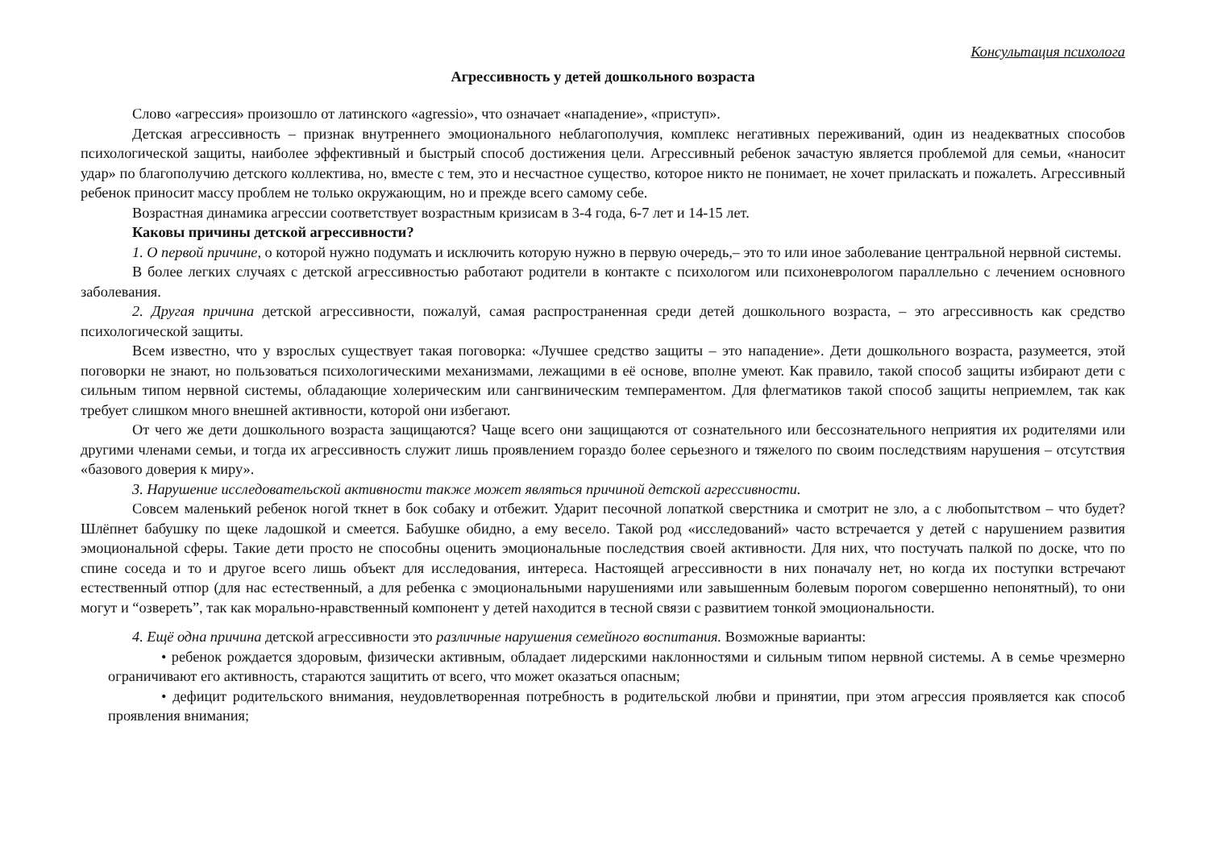Консультация психолога
Агрессивность у детей дошкольного возраста
Слово «агрессия» произошло от латинского «agressio», что означает «нападение», «приступ».
Детская агрессивность – признак внутреннего эмоционального неблагополучия, комплекс негативных переживаний, один из неадекватных способов психологической защиты, наиболее эффективный и быстрый способ достижения цели. Агрессивный ребенок зачастую является проблемой для семьи, «наносит удар» по благополучию детского коллектива, но, вместе с тем, это и несчастное существо, которое никто не понимает, не хочет приласкать и пожалеть. Агрессивный ребенок приносит массу проблем не только окружающим, но и прежде всего самому себе.
Возрастная динамика агрессии соответствует возрастным кризисам в 3-4 года, 6-7 лет и 14-15 лет.
Каковы причины детской агрессивности?
1. О первой причине, о которой нужно подумать и исключить которую нужно в первую очередь,– это то или иное заболевание центральной нервной системы.
В более легких случаях с детской агрессивностью работают родители в контакте с психологом или психоневрологом параллельно с лечением основного заболевания.
2. Другая причина детской агрессивности, пожалуй, самая распространенная среди детей дошкольного возраста, – это агрессивность как средство психологической защиты.
Всем известно, что у взрослых существует такая поговорка: «Лучшее средство защиты – это нападение». Дети дошкольного возраста, разумеется, этой поговорки не знают, но пользоваться психологическими механизмами, лежащими в её основе, вполне умеют. Как правило, такой способ защиты избирают дети с сильным типом нервной системы, обладающие холерическим или сангвиническим темпераментом. Для флегматиков такой способ защиты неприемлем, так как требует слишком много внешней активности, которой они избегают.
От чего же дети дошкольного возраста защищаются? Чаще всего они защищаются от сознательного или бессознательного неприятия их родителями или другими членами семьи, и тогда их агрессивность служит лишь проявлением гораздо более серьезного и тяжелого по своим последствиям нарушения – отсутствия «базового доверия к миру».
3. Нарушение исследовательской активности также может являться причиной детской агрессивности.
Совсем маленький ребенок ногой ткнет в бок собаку и отбежит. Ударит песочной лопаткой сверстника и смотрит не зло, а с любопытством – что будет? Шлёпнет бабушку по щеке ладошкой и смеется. Бабушке обидно, а ему весело. Такой род «исследований» часто встречается у детей с нарушением развития эмоциональной сферы. Такие дети просто не способны оценить эмоциональные последствия своей активности. Для них, что постучать палкой по доске, что по спине соседа и то и другое всего лишь объект для исследования, интереса. Настоящей агрессивности в них поначалу нет, но когда их поступки встречают естественный отпор (для нас естественный, а для ребенка с эмоциональными нарушениями или завышенным болевым порогом совершенно непонятный), то они могут и “озвереть”, так как морально-нравственный компонент у детей находится в тесной связи с развитием тонкой эмоциональности.
4. Ещё одна причина детской агрессивности это различные нарушения семейного воспитания. Возможные варианты:
• ребенок рождается здоровым, физически активным, обладает лидерскими наклонностями и сильным типом нервной системы. А в семье чрезмерно ограничивают его активность, стараются защитить от всего, что может оказаться опасным;
• дефицит родительского внимания, неудовлетворенная потребность в родительской любви и принятии, при этом агрессия проявляется как способ проявления внимания;